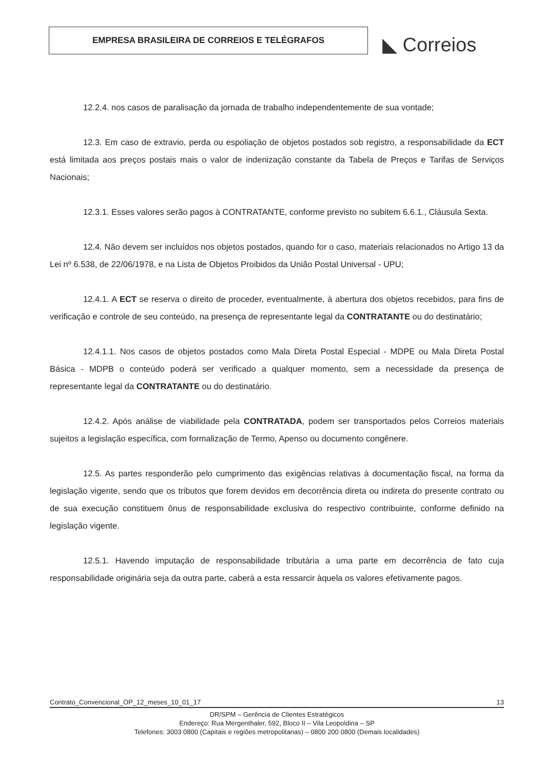EMPRESA BRASILEIRA DE CORREIOS E TELÉGRAFOS
◣ Correios
12.2.4. nos casos de paralisação da jornada de trabalho independentemente de sua vontade;
12.3. Em caso de extravio, perda ou espoliação de objetos postados sob registro, a responsabilidade da ECT está limitada aos preços postais mais o valor de indenização constante da Tabela de Preços e Tarifas de Serviços Nacionais;
12.3.1. Esses valores serão pagos à CONTRATANTE, conforme previsto no subitem 6.6.1., Cláusula Sexta.
12.4. Não devem ser incluídos nos objetos postados, quando for o caso, materiais relacionados no Artigo 13 da Lei nº 6.538, de 22/06/1978, e na Lista de Objetos Proibidos da União Postal Universal - UPU;
12.4.1. A ECT se reserva o direito de proceder, eventualmente, à abertura dos objetos recebidos, para fins de verificação e controle de seu conteúdo, na presença de representante legal da CONTRATANTE ou do destinatário;
12.4.1.1. Nos casos de objetos postados como Mala Direta Postal Especial - MDPE ou Mala Direta Postal Básica - MDPB o conteúdo poderá ser verificado a qualquer momento, sem a necessidade da presença de representante legal da CONTRATANTE ou do destinatário.
12.4.2. Após análise de viabilidade pela CONTRATADA, podem ser transportados pelos Correios materiais sujeitos a legislação específica, com formalização de Termo, Apenso ou documento congênere.
12.5. As partes responderão pelo cumprimento das exigências relativas à documentação fiscal, na forma da legislação vigente, sendo que os tributos que forem devidos em decorrência direta ou indireta do presente contrato ou de sua execução constituem ônus de responsabilidade exclusiva do respectivo contribuinte, conforme definido na legislação vigente.
12.5.1. Havendo imputação de responsabilidade tributária a uma parte em decorrência de fato cuja responsabilidade originária seja da outra parte, caberá a esta ressarcir àquela os valores efetivamente pagos.
Contrato_Convencional_OP_12_meses_10_01_17 13
DR/SPM – Gerência de Clientes Estratégicos
Endereço: Rua Mergenthaler, 592, Bloco II – Vila Leopoldina – SP
Telefones: 3003 0800 (Capitais e regiões metropolitanas) – 0800 200 0800 (Demais localidades)